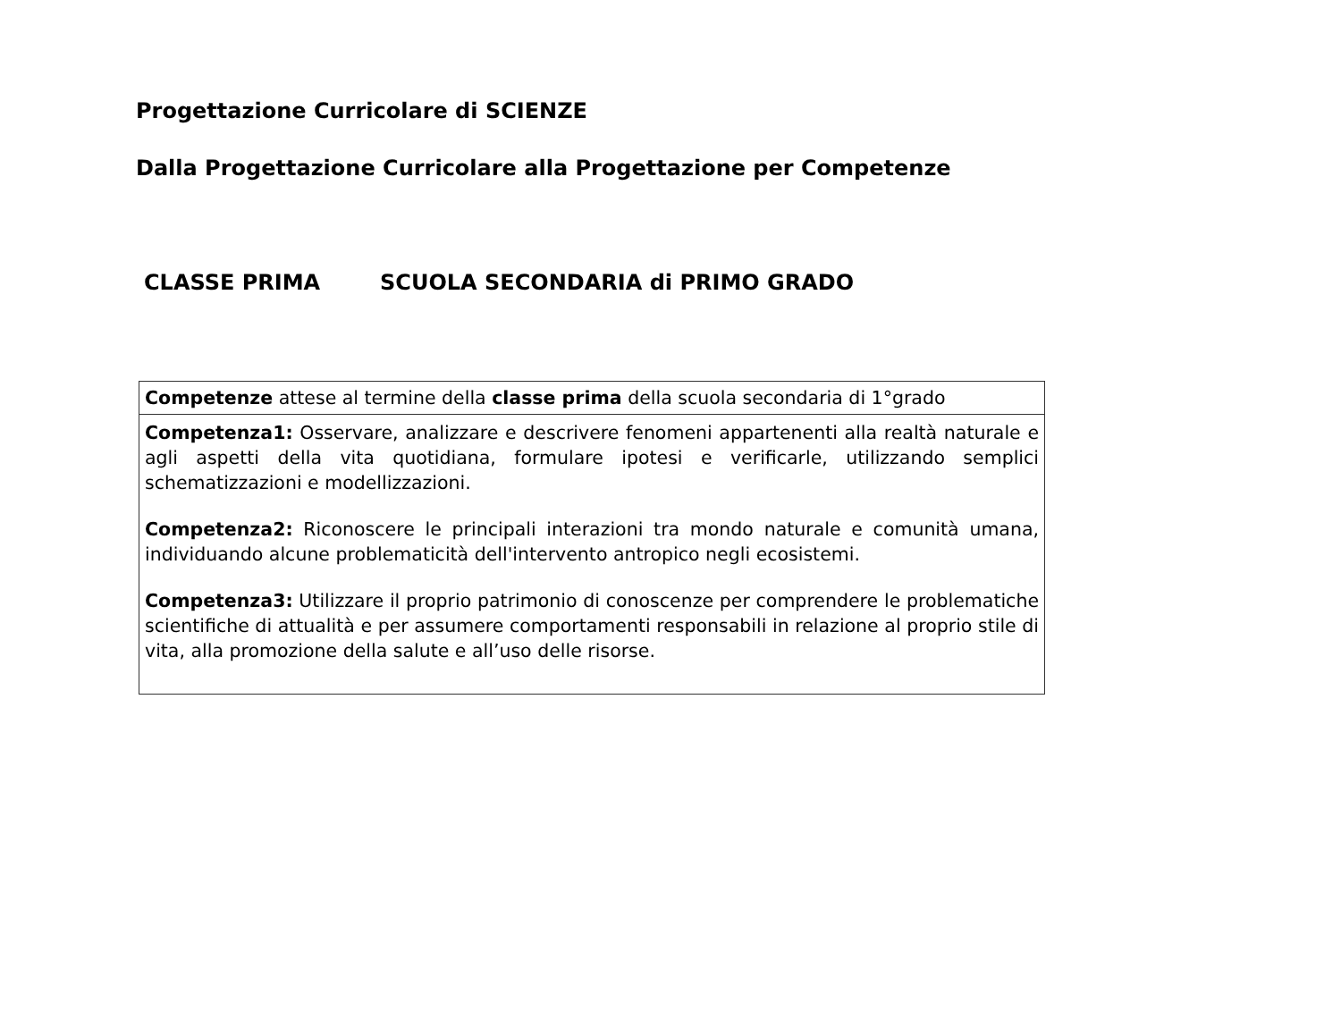Progettazione Curricolare di SCIENZE
Dalla Progettazione Curricolare alla Progettazione per Competenze
CLASSE PRIMA SCUOLA SECONDARIA di PRIMO GRADO
| Competenze attese al termine della classe prima della scuola secondaria di 1°grado |
| Competenza1: Osservare, analizzare e descrivere fenomeni appartenenti alla realtà naturale e agli aspetti della vita quotidiana, formulare ipotesi e verificarle, utilizzando semplici schematizzazioni e modellizzazioni. Competenza2: Riconoscere le principali interazioni tra mondo naturale e comunità umana, individuando alcune problematicità dell'intervento antropico negli ecosistemi. Competenza3: Utilizzare il proprio patrimonio di conoscenze per comprendere le problematiche scientifiche di attualità e per assumere comportamenti responsabili in relazione al proprio stile di vita, alla promozione della salute e all’uso delle risorse. |